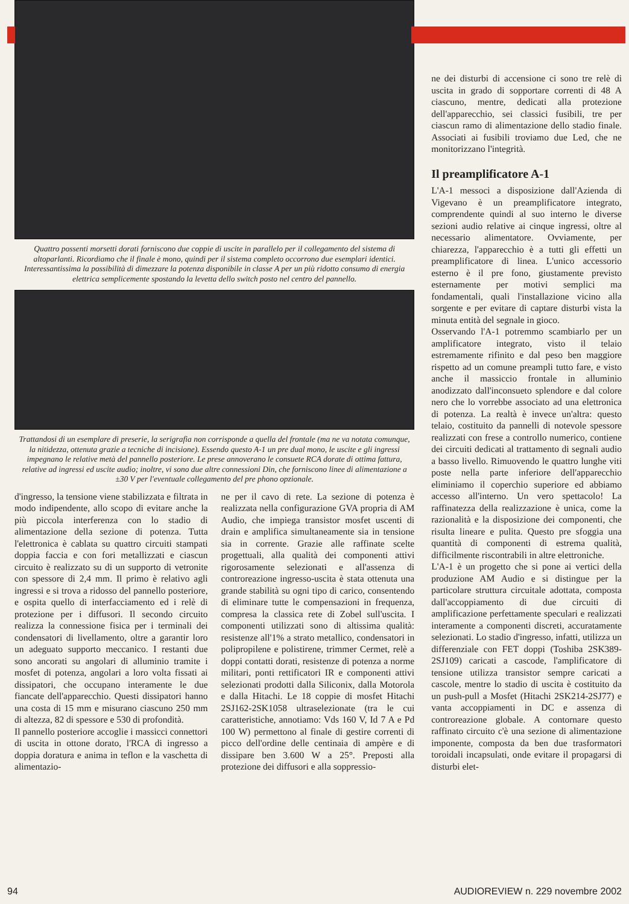Quattro possenti morsetti dorati forniscono due coppie di uscite in parallelo per il collegamento del sistema di altoparlanti. Ricordiamo che il finale è mono, quindi per il sistema completo occorrono due esemplari identici. Interessantissima la possibilità di dimezzare la potenza disponibile in classe A per un più ridotto consumo di energia elettrica semplicemente spostando la levetta dello switch posto nel centro del pannello.
Trattandosi di un esemplare di preserie, la serigrafia non corrisponde a quella del frontale (ma ne va notata comunque, la nitidezza, ottenuta grazie a tecniche di incisione). Essendo questo A-1 un pre dual mono, le uscite e gli ingressi impegnano le relative metà del pannello posteriore. Le prese annoverano le consuete RCA dorate di ottima fattura, relative ad ingressi ed uscite audio; inoltre, vi sono due altre connessioni Din, che forniscono linee di alimentazione a ±30 V per l'eventuale collegamento del pre phono opzionale.
d'ingresso, la tensione viene stabilizzata e filtrata in modo indipendente, allo scopo di evitare anche la più piccola interferenza con lo stadio di alimentazione della sezione di potenza. Tutta l'elettronica è cablata su quattro circuiti stampati doppia faccia e con fori metallizzati e ciascun circuito è realizzato su di un supporto di vetronite con spessore di 2,4 mm. Il primo è relativo agli ingressi e si trova a ridosso del pannello posteriore, e ospita quello di interfacciamento ed i relè di protezione per i diffusori. Il secondo circuito realizza la connessione fisica per i terminali dei condensatori di livellamento, oltre a garantir loro un adeguato supporto meccanico. I restanti due sono ancorati su angolari di alluminio tramite i mosfet di potenza, angolari a loro volta fissati ai dissipatori, che occupano interamente le due fiancate dell'apparecchio. Questi dissipatori hanno una costa di 15 mm e misurano ciascuno 250 mm di altezza, 82 di spessore e 530 di profondità.
Il pannello posteriore accoglie i massicci connettori di uscita in ottone dorato, l'RCA di ingresso a doppia doratura e anima in teflon e la vaschetta di alimentazio-
ne per il cavo di rete. La sezione di potenza è realizzata nella configurazione GVA propria di AM Audio, che impiega transistor mosfet uscenti di drain e amplifica simultaneamente sia in tensione sia in corrente. Grazie alle raffinate scelte progettuali, alla qualità dei componenti attivi rigorosamente selezionati e all'assenza di controreazione ingresso-uscita è stata ottenuta una grande stabilità su ogni tipo di carico, consentendo di eliminare tutte le compensazioni in frequenza, compresa la classica rete di Zobel sull'uscita. I componenti utilizzati sono di altissima qualità: resistenze all'1% a strato metallico, condensatori in polipropilene e polistirene, trimmer Cermet, relè a doppi contatti dorati, resistenze di potenza a norme militari, ponti rettificatori IR e componenti attivi selezionati prodotti dalla Siliconix, dalla Motorola e dalla Hitachi. Le 18 coppie di mosfet Hitachi 2SJ162-2SK1058 ultraselezionate (tra le cui caratteristiche, annotiamo: Vds 160 V, Id 7 A e Pd 100 W) permettono al finale di gestire correnti di picco dell'ordine delle centinaia di ampère e di dissipare ben 3.600 W a 25°. Preposti alla protezione dei diffusori e alla soppressio-
ne dei disturbi di accensione ci sono tre relè di uscita in grado di sopportare correnti di 48 A ciascuno, mentre, dedicati alla protezione dell'apparecchio, sei classici fusibili, tre per ciascun ramo di alimentazione dello stadio finale. Associati ai fusibili troviamo due Led, che ne monitorizzano l'integrità.
Il preamplificatore A-1
L'A-1 messoci a disposizione dall'Azienda di Vigevano è un preamplificatore integrato, comprendente quindi al suo interno le diverse sezioni audio relative ai cinque ingressi, oltre al necessario alimentatore. Ovviamente, per chiarezza, l'apparecchio è a tutti gli effetti un preamplificatore di linea. L'unico accessorio esterno è il pre fono, giustamente previsto esternamente per motivi semplici ma fondamentali, quali l'installazione vicino alla sorgente e per evitare di captare disturbi vista la minuta entità del segnale in gioco.
Osservando l'A-1 potremmo scambiarlo per un amplificatore integrato, visto il telaio estremamente rifinito e dal peso ben maggiore rispetto ad un comune preampli tutto fare, e visto anche il massiccio frontale in alluminio anodizzato dall'inconsueto splendore e dal colore nero che lo vorrebbe associato ad una elettronica di potenza. La realtà è invece un'altra: questo telaio, costituito da pannelli di notevole spessore realizzati con frese a controllo numerico, contiene dei circuiti dedicati al trattamento di segnali audio a basso livello. Rimuovendo le quattro lunghe viti poste nella parte inferiore dell'apparecchio eliminiamo il coperchio superiore ed abbiamo accesso all'interno. Un vero spettacolo! La raffinatezza della realizzazione è unica, come la razionalità e la disposizione dei componenti, che risulta lineare e pulita. Questo pre sfoggia una quantità di componenti di estrema qualità, difficilmente riscontrabili in altre elettroniche.
L'A-1 è un progetto che si pone ai vertici della produzione AM Audio e si distingue per la particolare struttura circuitale adottata, composta dall'accoppiamento di due circuiti di amplificazione perfettamente speculari e realizzati interamente a componenti discreti, accuratamente selezionati. Lo stadio d'ingresso, infatti, utilizza un differenziale con FET doppi (Toshiba 2SK389-2SJ109) caricati a cascode, l'amplificatore di tensione utilizza transistor sempre caricati a cascole, mentre lo stadio di uscita è costituito da un push-pull a Mosfet (Hitachi 2SK214-2SJ77) e vanta accoppiamenti in DC e assenza di controreazione globale. A contornare questo raffinato circuito c'è una sezione di alimentazione imponente, composta da ben due trasformatori toroidali incapsulati, onde evitare il propagarsi di disturbi elet-
94 AUDIOREVIEW n. 229 novembre 2002